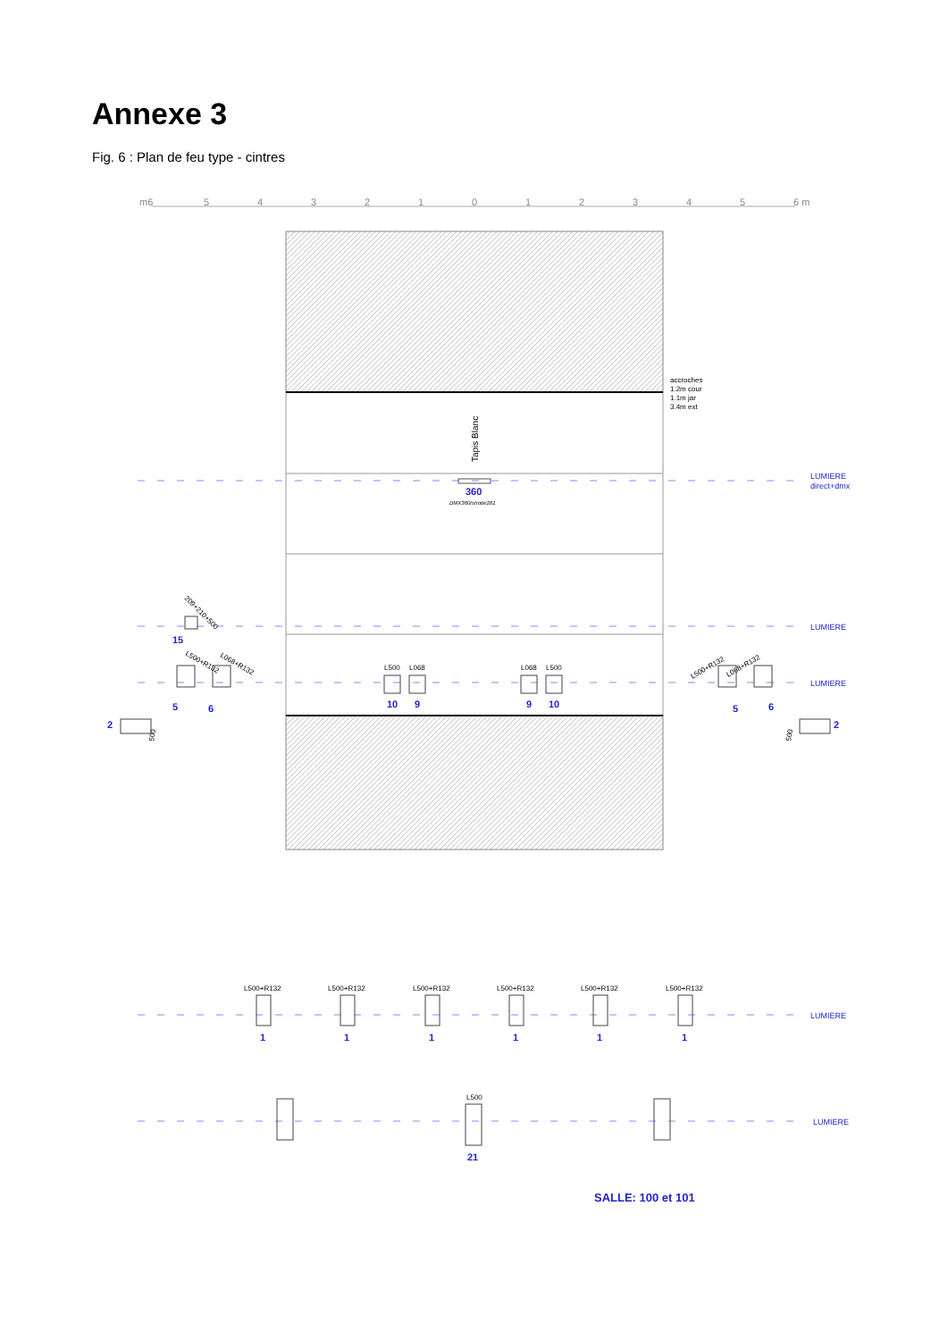Annexe 3
Fig. 6 : Plan de feu type - cintres
m6
5
4
3
2
1
0
1
2
3
4
5
6 m
Tapis Blanc
accroches
1.2m cour
1.1m jar
3.4m ext
LUMIERE
direct+dmx
LUMIERE
LUMIERE
LUMIERE
LUMIERE
360
DMX360/strobe261
L500
L068
L068
L500
10
9
9
10
15
5
6
2
5
6
2
209+210+500
L500+R132
L068+R132
L500+R132
L068+R132
500
500
L500+R132
L500+R132
L500+R132
L500+R132
L500+R132
L500+R132
L500
1
1
1
1
1
1
21
SALLE: 100 et 101